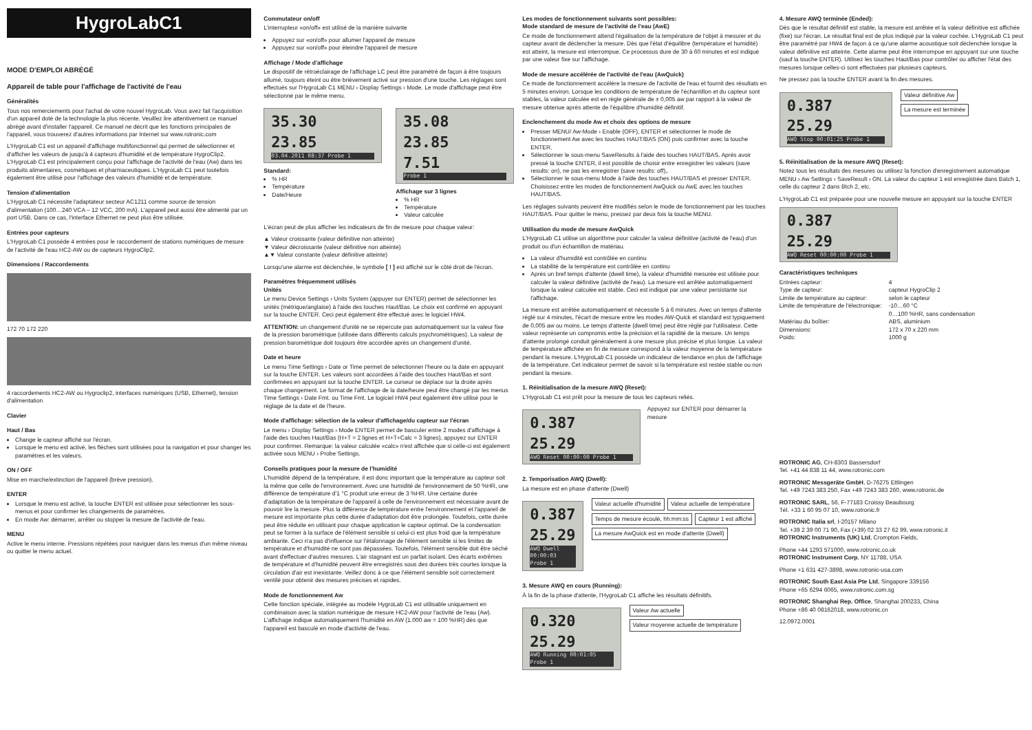HygroLabC1
MODE D'EMPLOI ABRÉGÉ
Appareil de table pour l'affichage de l'activité de l'eau
Généralités
Tous nos remerciements pour l'achat de votre nouvel HygroLab. Vous avez fait l'acquisition d'un appareil doté de la technologie la plus récente. Veuillez lire attentivement ce manuel abrégé avant d'installer l'appareil. Ce manuel ne décrit que les fonctions principales de l'appareil, vous trouverez d'autres informations par Internet sur www.rotronic.com
L'HygroLab C1 est un appareil d'affichage multifonctionnel qui permet de sélectionner et d'afficher les valeurs de jusqu'à 4 capteurs d'humidité et de température HygroClip2. L'HygroLab C1 est principalement conçu pour l'affichage de l'activité de l'eau (Aw) dans les produits alimentaires, cosmétiques et pharmaceutiques. L'HygroLab C1 peut toutefois également être utilisé pour l'affichage des valeurs d'humidité et de température.
Tension d'alimentation
L'HygroLab C1 nécessite l'adaptateur secteur AC1211 comme source de tension d'alimentation (100…240 VCA – 12 VCC, 200 mA). L'appareil peut aussi être alimenté par un port USB. Dans ce cas, l'interface Ethernet ne peut plus être utilisée.
Entrées pour capteurs
L'HygroLab C1 possède 4 entrées pour le raccordement de stations numériques de mesure de l'activité de l'eau HC2-AW ou de capteurs HygroClip2.
Dimensions / Raccordements
172 70 172 220
4 raccordements HC2-AW ou Hygroclip2, interfaces numériques (USB, Ethernet), tension d'alimentation
Clavier
Haut / Bas
Change le capteur affiché sur l'écran.
Lorsque le menu est activé, les flèches sont utilisées pour la navigation et pour changer les paramètres et les valeurs.
ON / OFF
Mise en marche/extinction de l'appareil (brève pression).
ENTER
Lorsque le menu est activé, la touche ENTER est utilisée pour sélectionner les sous-menus et pour confirmer les changements de paramètres.
En mode Aw: démarrer, arrêter ou stopper la mesure de l'activité de l'eau.
MENU
Active le menu interne. Pressions répétées pour naviguer dans les menus d'un même niveau ou quitter le menu actuel.
Commutateur on/off
L'interrupteur «on/off» est utilisé de la manière suivante
Appuyez sur «on/off» pour allumer l'appareil de mesure
Appuyez sur «on/off» pour éteindre l'appareil de mesure
Affichage / Mode d'affichage
Le dispositif de rétroéclairage de l'affichage LC peut être paramétré de façon à être toujours allumé, toujours éteint ou être brièvement activé sur pression d'une touche. Les réglages sont effectués sur l'HygroLab C1 MENU › Display Settings › Mode. Le mode d'affichage peut être sélectionné par le même menu.
35.30
23.85
03.04.2011 08:37 Probe 1
Standard:
% HR
Température
Date/Heure
35.08
23.85
7.51
Probe 1
Affichage sur 3 lignes
% HR
Température
Valeur calculée
L'écran peut de plus afficher les indicateurs de fin de mesure pour chaque valeur:
▲ Valeur croissante (valeur définitive non atteinte)
▼ Valeur décroissante (valeur définitive non atteinte)
▲▼ Valeur constante (valeur définitive atteinte)
Lorsqu'une alarme est déclenchée, le symbole [ ! ] est affiché sur le côté droit de l'écran.
Paramètres fréquemment utilisés
Unités
Le menu Device Settings › Units System (appuyer sur ENTER) permet de sélectionner les unités (métrique/anglaise) à l'aide des touches Haut/Bas. Le choix est confirmé en appuyant sur la touche ENTER. Ceci peut également être effectué avec le logiciel HW4.
ATTENTION: un changement d'unité ne se répercute pas automatiquement sur la valeur fixe de la pression barométrique (utilisée dans différents calculs psychrométriques). La valeur de pression barométrique doit toujours être accordée après un changement d'unité.
Date et heure
Le menu Time Settings › Date or Time permet de sélectionner l'heure ou la date en appuyant sur la touche ENTER. Les valeurs sont accordées à l'aide des touches Haut/Bas et sont confirmées en appuyant sur la touche ENTER. Le curseur se déplace sur la droite après chaque changement. Le format de l'affichage de la date/heure peut être changé par les menus Time Settings › Date Fmt. ou Time Fmt. Le logiciel HW4 peut également être utilisé pour le réglage de la date et de l'heure.
Mode d'affichage: sélection de la valeur d'affichage/du capteur sur l'écran
Le menu › Display Settings › Mode ENTER permet de basculer entre 2 modes d'affichage à l'aide des touches Haut/Bas (H+T = 2 lignes et H+T+Calc = 3 lignes), appuyez sur ENTER pour confirmer. Remarque: la valeur calculée «calc» n'est affichée que si celle-ci est également activée sous MENU › Probe Settings.
Conseils pratiques pour la mesure de l'humidité
L'humidité dépend de la température, il est donc important que la température au capteur soit la même que celle de l'environnement. Avec une humidité de l'environnement de 50 %HR, une différence de température d'1 °C produit une erreur de 3 %HR. Une certaine durée d'adaptation de la température de l'appareil à celle de l'environnement est nécessaire avant de pouvoir lire la mesure. Plus la différence de température entre l'environnement et l'appareil de mesure est importante plus cette durée d'adaptation doit être prolongée. Toutefois, cette durée peut être réduite en utilisant pour chaque application le capteur optimal. De la condensation peut se former à la surface de l'élément sensible si celui-ci est plus froid que la température ambiante. Ceci n'a pas d'influence sur l'étalonnage de l'élément sensible si les limites de température et d'humidité ne sont pas dépassées. Toutefois, l'élément sensible doit être séché avant d'effectuer d'autres mesures. L'air stagnant est un parfait isolant. Des écarts extrêmes de température et d'humidité peuvent être enregistrés sous des durées très courtes lorsque la circulation d'air est inexistante. Veillez donc à ce que l'élément sensible soit correctement ventilé pour obtenir des mesures précises et rapides.
Mode de fonctionnement Aw
Cette fonction spéciale, intégrée au modèle HygroLab C1 est utilisable uniquement en combinaison avec la station numérique de mesure HC2-AW pour l'activité de l'eau (Aw). L'affichage indique automatiquement l'humidité en AW (1.000 aw = 100 %HR) dès que l'appareil est basculé en mode d'activité de l'eau.
Les modes de fonctionnement suivants sont possibles:
Mode standard de mesure de l'activité de l'eau (AwE)
Ce mode de fonctionnement attend l'égalisation de la température de l'objet à mesurer et du capteur avant de déclencher la mesure. Dès que l'état d'équilibre (température et humidité) est atteint, la mesure est interrompue. Ce processus dure de 30 à 60 minutes et est indiqué par une valeur fixe sur l'affichage.
Mode de mesure accélérée de l'activité de l'eau (AwQuick)
Ce mode de fonctionnement accélère la mesure de l'activité de l'eau et fournit des résultats en 5 minutes environ. Lorsque les conditions de température de l'échantillon et du capteur sont stables, la valeur calculée est en règle générale de ± 0,005 aw par rapport à la valeur de mesure obtenue après attente de l'équilibre d'humidité définitif.
Enclenchement du mode Aw et choix des options de mesure
Presser MENU/ Aw-Mode › Enable (OFF), ENTER et sélectionner le mode de fonctionnement Aw avec les touches HAUT/BAS (ON) puis confirmer avec la touche ENTER.
Sélectionner le sous-menu SaveResults à l'aide des touches HAUT/BAS. Après avoir pressé la touche ENTER, il est possible de choisir entre enregistrer les valeurs (save results: on), ne pas les enregistrer (save results: off),.
Sélectionner le sous-menu Mode à l'aide des touches HAUT/BAS et presser ENTER. Choisissez entre les modes de fonctionnement AwQuick ou AwE avec les touches HAUT/BAS.
Les réglages suivants peuvent être modifiés selon le mode de fonctionnement par les touches HAUT/BAS. Pour quitter le menu, pressez par deux fois la touche MENU.
Utilisation du mode de mesure AwQuick
L'HygroLab C1 utilise un algorithme pour calculer la valeur définitive (activité de l'eau) d'un produit ou d'un échantillon de matériau.
La valeur d'humidité est contrôlée en continu
La stabilité de la température est contrôlée en continu
Après un bref temps d'attente (dwell time), la valeur d'humidité mesurée est utilisée pour calculer la valeur définitive (activité de l'eau). La mesure est arrêtée automatiquement lorsque la valeur calculée est stable. Ceci est indiqué par une valeur persistante sur l'affichage.
La mesure est arrêtée automatiquement et nécessite 5 à 6 minutes. Avec un temps d'attente réglé sur 4 minutes, l'écart de mesure entre les modes AW-Quick et standard est typiquement de 0,005 aw ou moins. Le temps d'attente (dwell time) peut être réglé par l'utilisateur. Cette valeur représente un compromis entre la précision et la rapidité de la mesure. Un temps d'attente prolongé conduit généralement à une mesure plus précise et plus longue. La valeur de température affichée en fin de mesure correspond à la valeur moyenne de la température pendant la mesure. L'HygroLab C1 possède un indicateur de tendance en plus de l'affichage de la température. Cet indicateur permet de savoir si la température est restée stable ou non pendant la mesure.
1. Réinitialisation de la mesure AWQ (Reset):
L'HygroLab C1 est prêt pour la mesure de tous les capteurs reliés.
0.387
25.29
AWQ Reset 00:00:00 Probe 1
Appuyez sur ENTER pour démarrer la mesure
2. Temporisation AWQ (Dwell):
La mesure est en phase d'attente (Dwell)
0.387
25.29
AWQ Dwell 00:00:03 Probe 1
Valeur actuelle d'humidité Valeur actuelle de température Temps de mesure écoulé, hh:mm:ss Capteur 1 est affiché La mesure AwQuick est en mode d'attente (Dwell)
3. Mesure AWQ en cours (Running):
À la fin de la phase d'attente, l'HygroLab C1 affiche les résultats définitifs.
0.320
25.29
AWQ Running 00:01:05 Probe 1
Valeur Aw actuelle Valeur moyenne actuelle de température
4. Mesure AWQ terminée (Ended):
Dès que le résultat définitif est stable, la mesure est arrêtée et la valeur définitive est affichée (fixe) sur l'écran. Le résultat final est de plus indiqué par la valeur cochée. L'HygroLab C1 peut être paramétré par HW4 de façon à ce qu'une alarme acoustique soit déclenchée lorsque la valeur définitive est atteinte. Cette alarme peut être interrompue en appuyant sur une touche (sauf la touche ENTER). Utilisez les touches Haut/Bas pour contrôler ou afficher l'état des mesures lorsque celles-ci sont effectuées par plusieurs capteurs.
Ne pressez pas la touche ENTER avant la fin des mesures.
0.387
25.29
AWQ Stop 00:01:25 Probe 1
Valeur définitive Aw La mesure est terminée
5. Réinitialisation de la mesure AWQ (Reset):
Notez tous les résultats des mesures ou utilisez la fonction d'enregistrement automatique MENU › Aw Settings › SaveResult › ON. La valeur du capteur 1 est enregistrée dans Batch 1, celle du capteur 2 dans Btch 2, etc.
L'HygroLab C1 est préparée pour une nouvelle mesure en appuyant sur la touche ENTER
0.387
25.29
AWQ Reset 00:00:00 Probe 1
Caractéristiques techniques
| Entrées capteur: | 4 |
| Type de capteur: | capteur HygroClip 2 |
| Limite de température au capteur: | selon le capteur |
| Limite de température de l'électronique: | -10…60 °C 0…100 %HR, sans condensation |
| Matériau du boîtier: | ABS, aluminium |
| Dimensions: | 172 x 70 x 220 mm |
| Poids: | 1000 g |
ROTRONIC AG, CH-8303 Bassersdorf
Tel. +41 44 838 11 44, www.rotronic.com
ROTRONIC Messgeräte GmbH, D-76275 Ettlingen
Tel. +49 7243 383 250, Fax +49 7243 383 260, www.rotronic.de
ROTRONIC SARL, 56, F-77183 Croissy Beaubourg
Tél. +33 1 60 95 07 10, www.rotronic.fr
ROTRONIC Italia srl, I-20157 Milano
Tel. +39 2 39 00 71 90, Fax (+39) 02 33 27 62 99, www.rotronic.it
ROTRONIC Instruments (UK) Ltd, Crompton Fields,
Phone +44 1293 571000, www.rotronic.co.uk
ROTRONIC Instrument Corp, NY 11788, USA
Phone +1 631 427-3898, www.rotronic-usa.com
ROTRONIC South East Asia Pte Ltd, Singapore 339156
Phone +65 6294 6065, www.rotronic.com.sg
ROTRONIC Shanghai Rep. Office, Shanghai 200233, China
Phone +86 40 08162018, www.rotronic.cn
12.0972.0001